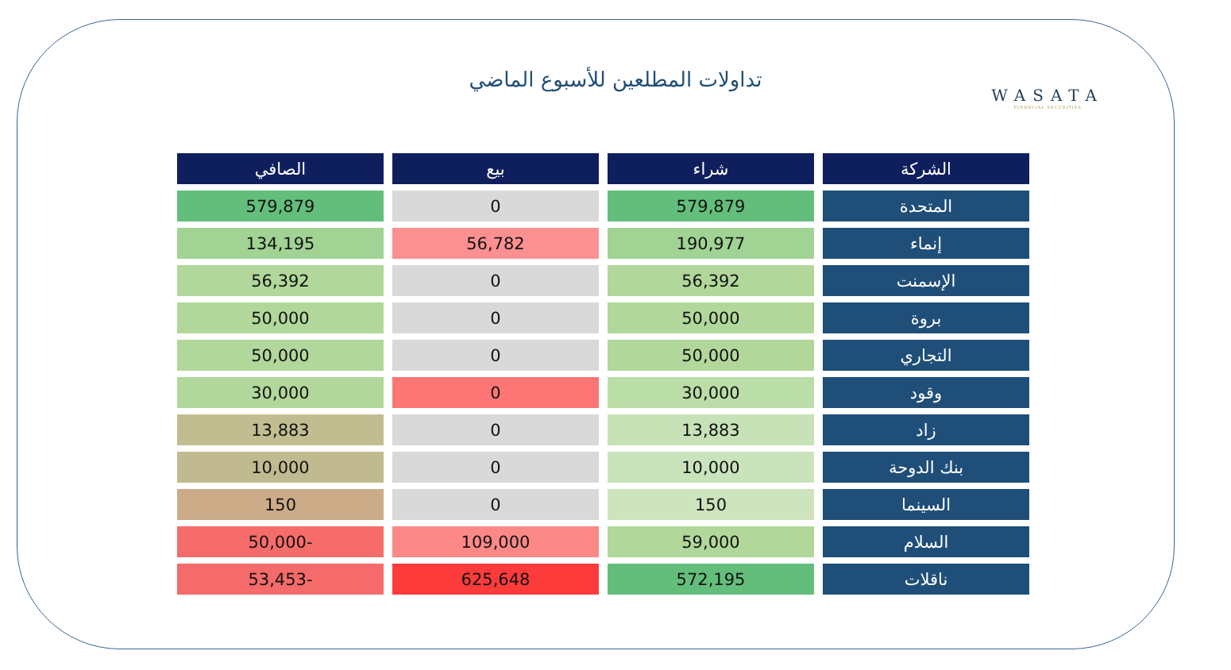تداولات المطلعين للأسبوع الماضي
WASATA
FINANCIAL SECURITIES
| الشركة | شراء | بيع | الصافي |
| --- | --- | --- | --- |
| المتحدة | 579,879 | 0 | 579,879 |
| إنماء | 190,977 | 56,782 | 134,195 |
| الإسمنت | 56,392 | 0 | 56,392 |
| بروة | 50,000 | 0 | 50,000 |
| التجاري | 50,000 | 0 | 50,000 |
| وقود | 30,000 | 0 | 30,000 |
| زاد | 13,883 | 0 | 13,883 |
| بنك الدوحة | 10,000 | 0 | 10,000 |
| السينما | 150 | 0 | 150 |
| السلام | 59,000 | 109,000 | -50,000 |
| ناقلات | 572,195 | 625,648 | -53,453 |